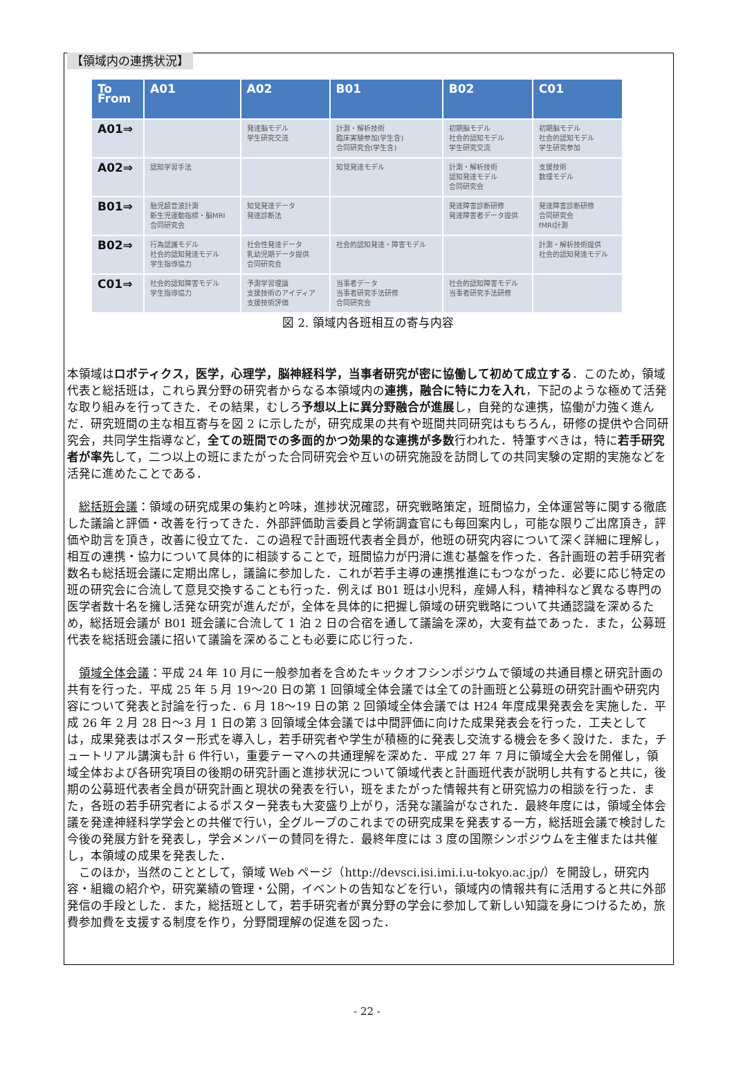【領域内の連携状況】
| To From | A01 | A02 | B01 | B02 | C01 |
| --- | --- | --- | --- | --- | --- |
| A01⇒ | | 発達脳モデル 学生研究交流 | 計測・解析技術 臨床実験参加(学生含) 合同研究会(学生含) | 初期脳モデル 社会的認知モデル 学生研究交流 | 初期脳モデル 社会的認知モデル 学生研究参加 |
| A02⇒ | 認知学習手法 | | 知覚発達モデル | 計測・解析技術 認知発達モデル 合同研究会 | 支援技術 数理モデル |
| B01⇒ | 胎児超音波計測 新生児運動指標・脳MRI 合同研究会 | 知覚発達データ 発達診断法 | | 発達障害診断研修 発達障害者データ提供 | 発達障害診断研修 合同研究会 fMRI計測 |
| B02⇒ | 行為認識モデル 社会的認知発達モデル 学生指導協力 | 社会性発達データ 乳幼児期データ提供 合同研究会 | 社会的認知発達・障害モデル | | 計測・解析技術提供 社会的認知発達モデル |
| C01⇒ | 社会的認知障害モデル 学生指導協力 | 予測学習理論 支援技術のアイディア 支援技術評価 | 当事者データ 当事者研究手法研修 合同研究会 | 社会的認知障害モデル 当事者研究手法研修 | |
図 2. 領域内各班相互の寄与内容
本領域はロボティクス，医学，心理学，脳神経科学，当事者研究が密に協働して初めて成立する．このため，領域代表と総括班は，これら異分野の研究者からなる本領域内の連携，融合に特に力を入れ，下記のような極めて活発な取り組みを行ってきた．その結果，むしろ予想以上に異分野融合が進展し，自発的な連携，協働が力強く進んだ．研究班間の主な相互寄与を図 2 に示したが，研究成果の共有や班間共同研究はもちろん，研修の提供や合同研究会，共同学生指導など，全ての班間での多面的かつ効果的な連携が多数行われた．特筆すべきは，特に若手研究者が率先して，二つ以上の班にまたがった合同研究会や互いの研究施設を訪問しての共同実験の定期的実施などを活発に進めたことである．
　総括班会議：領域の研究成果の集約と吟味，進捗状況確認，研究戦略策定，班間協力，全体運営等に関する徹底した議論と評価・改善を行ってきた．外部評価助言委員と学術調査官にも毎回案内し，可能な限りご出席頂き，評価や助言を頂き，改善に役立てた．この過程で計画班代表者全員が，他班の研究内容について深く詳細に理解し，相互の連携・協力について具体的に相談することで，班間協力が円滑に進む基盤を作った．各計画班の若手研究者数名も総括班会議に定期出席し，議論に参加した．これが若手主導の連携推進にもつながった．必要に応じ特定の班の研究会に合流して意見交換することも行った．例えば B01 班は小児科，産婦人科，精神科など異なる専門の医学者数十名を擁し活発な研究が進んだが，全体を具体的に把握し領域の研究戦略について共通認識を深めるため，総括班会議が B01 班会議に合流して 1 泊 2 日の合宿を通して議論を深め，大変有益であった．また，公募班代表を総括班会議に招いて議論を深めることも必要に応じ行った．
　領域全体会議：平成 24 年 10 月に一般参加者を含めたキックオフシンポジウムで領域の共通目標と研究計画の共有を行った．平成 25 年 5 月 19〜20 日の第 1 回領域全体会議では全ての計画班と公募班の研究計画や研究内容について発表と討論を行った．6 月 18〜19 日の第 2 回領域全体会議では H24 年度成果発表会を実施した．平成 26 年 2 月 28 日〜3 月 1 日の第 3 回領域全体会議では中間評価に向けた成果発表会を行った．工夫としては，成果発表はポスター形式を導入し，若手研究者や学生が積極的に発表し交流する機会を多く設けた．また，チュートリアル講演も計 6 件行い，重要テーマへの共通理解を深めた．平成 27 年 7 月に領域全大会を開催し，領域全体および各研究項目の後期の研究計画と進捗状況について領域代表と計画班代表が説明し共有すると共に，後期の公募班代表者全員が研究計画と現状の発表を行い，班をまたがった情報共有と研究協力の相談を行った．また，各班の若手研究者によるポスター発表も大変盛り上がり，活発な議論がなされた．最終年度には，領域全体会議を発達神経科学学会との共催で行い，全グループのこれまでの研究成果を発表する一方，総括班会議で検討した今後の発展方針を発表し，学会メンバーの賛同を得た．最終年度には 3 度の国際シンポジウムを主催または共催し，本領域の成果を発表した．
　このほか，当然のこととして，領域 Web ページ（http://devsci.isi.imi.i.u-tokyo.ac.jp/）を開設し，研究内容・組織の紹介や，研究業績の管理・公開，イベントの告知などを行い，領域内の情報共有に活用すると共に外部発信の手段とした．また，総括班として，若手研究者が異分野の学会に参加して新しい知識を身につけるため，旅費参加費を支援する制度を作り，分野間理解の促進を図った．
- 22 -